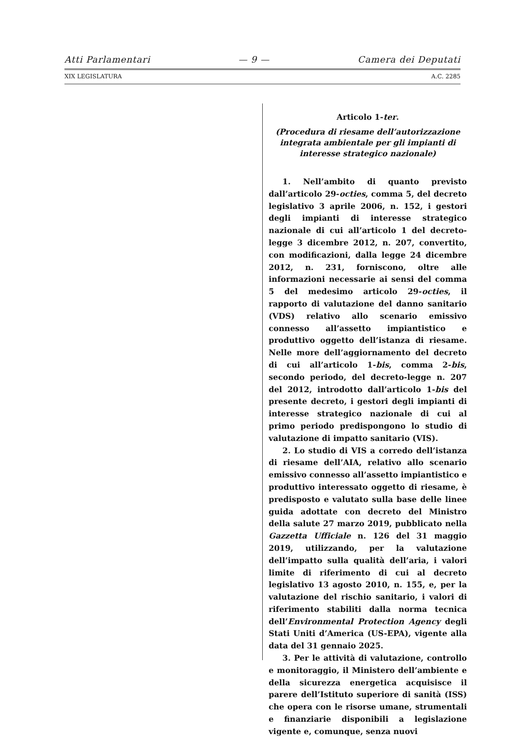Atti Parlamentari — 9 — Camera dei Deputati
XIX LEGISLATURA A.C. 2285
Articolo 1-ter.
(Procedura di riesame dell’autorizzazione integrata ambientale per gli impianti di interesse strategico nazionale)
1. Nell’ambito di quanto previsto dall’articolo 29-octies, comma 5, del decreto legislativo 3 aprile 2006, n. 152, i gestori degli impianti di interesse strategico nazionale di cui all’articolo 1 del decreto-legge 3 dicembre 2012, n. 207, convertito, con modificazioni, dalla legge 24 dicembre 2012, n. 231, forniscono, oltre alle informazioni necessarie ai sensi del comma 5 del medesimo articolo 29-octies, il rapporto di valutazione del danno sanitario (VDS) relativo allo scenario emissivo connesso all’assetto impiantistico e produttivo oggetto dell’istanza di riesame. Nelle more dell’aggiornamento del decreto di cui all’articolo 1-bis, comma 2-bis, secondo periodo, del decreto-legge n. 207 del 2012, introdotto dall’articolo 1-bis del presente decreto, i gestori degli impianti di interesse strategico nazionale di cui al primo periodo predispongono lo studio di valutazione di impatto sanitario (VIS).
2. Lo studio di VIS a corredo dell’istanza di riesame dell’AIA, relativo allo scenario emissivo connesso all’assetto impiantistico e produttivo interessato oggetto di riesame, è predisposto e valutato sulla base delle linee guida adottate con decreto del Ministro della salute 27 marzo 2019, pubblicato nella Gazzetta Ufficiale n. 126 del 31 maggio 2019, utilizzando, per la valutazione dell’impatto sulla qualità dell’aria, i valori limite di riferimento di cui al decreto legislativo 13 agosto 2010, n. 155, e, per la valutazione del rischio sanitario, i valori di riferimento stabiliti dalla norma tecnica dell’Environmental Protection Agency degli Stati Uniti d’America (US-EPA), vigente alla data del 31 gennaio 2025.
3. Per le attività di valutazione, controllo e monitoraggio, il Ministero dell’ambiente e della sicurezza energetica acquisisce il parere dell’Istituto superiore di sanità (ISS) che opera con le risorse umane, strumentali e finanziarie disponibili a legislazione vigente e, comunque, senza nuovi